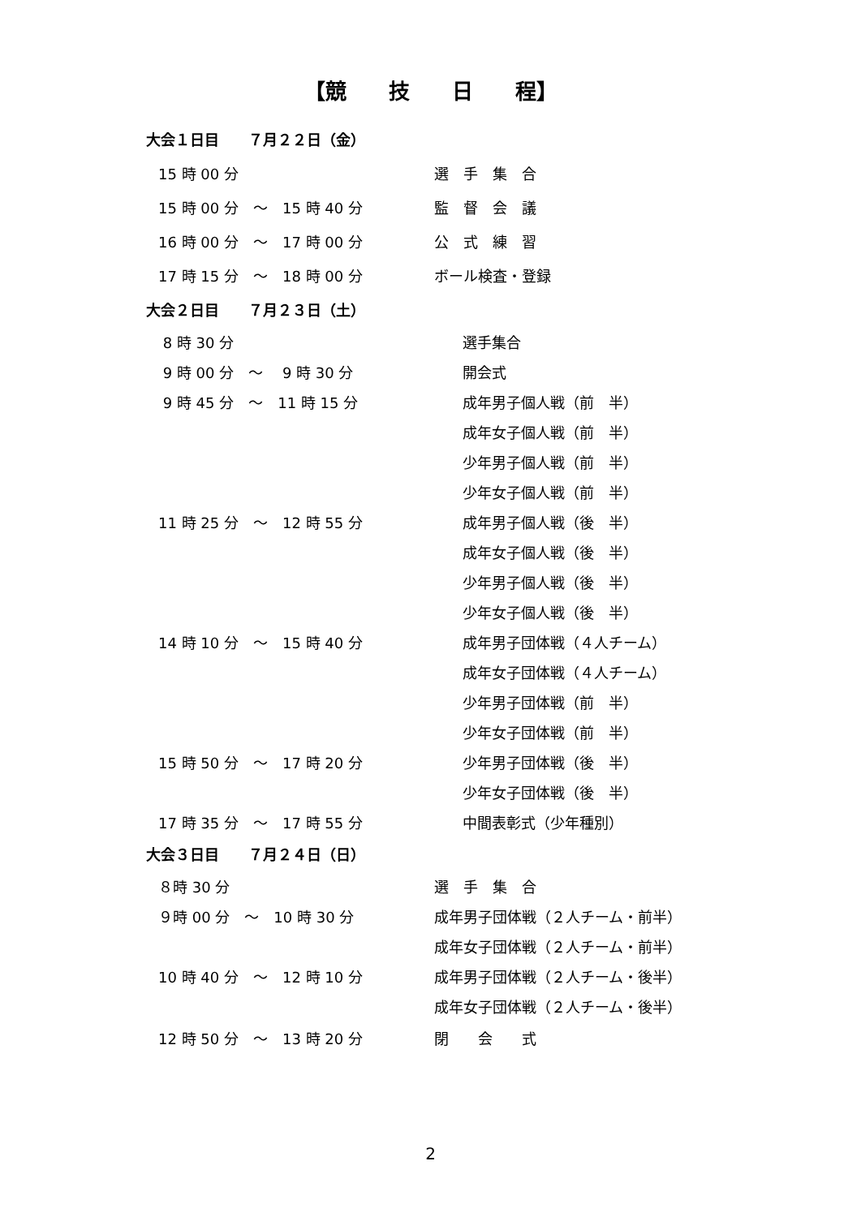【競　　技　　日　　程】
大会１日目　　７月２２日（金）
15 時 00 分
選　手　集　合
15 時 00 分　～　15 時 40 分
監　督　会　議
16 時 00 分　～　17 時 00 分
公　式　練　習
17 時 15 分　～　18 時 00 分
ボール検査・登録
大会２日目　　７月２３日（土）
8 時 30 分
選手集合
9 時 00 分　～　 9 時 30 分
開会式
9 時 45 分　～　11 時 15 分
成年男子個人戦（前　半）
成年女子個人戦（前　半）
少年男子個人戦（前　半）
少年女子個人戦（前　半）
11 時 25 分　～　12 時 55 分
成年男子個人戦（後　半）
成年女子個人戦（後　半）
少年男子個人戦（後　半）
少年女子個人戦（後　半）
14 時 10 分　～　15 時 40 分
成年男子団体戦（４人チーム）
成年女子団体戦（４人チーム）
少年男子団体戦（前　半）
少年女子団体戦（前　半）
15 時 50 分　～　17 時 20 分
少年男子団体戦（後　半）
少年女子団体戦（後　半）
17 時 35 分　～　17 時 55 分
中間表彰式（少年種別）
大会３日目　　７月２４日（日）
８時 30 分
選　手　集　合
９時 00 分　～　10 時 30 分
成年男子団体戦（２人チーム・前半）
成年女子団体戦（２人チーム・前半）
10 時 40 分　～　12 時 10 分
成年男子団体戦（２人チーム・後半）
成年女子団体戦（２人チーム・後半）
12 時 50 分　～　13 時 20 分
閉　　会　　式
2